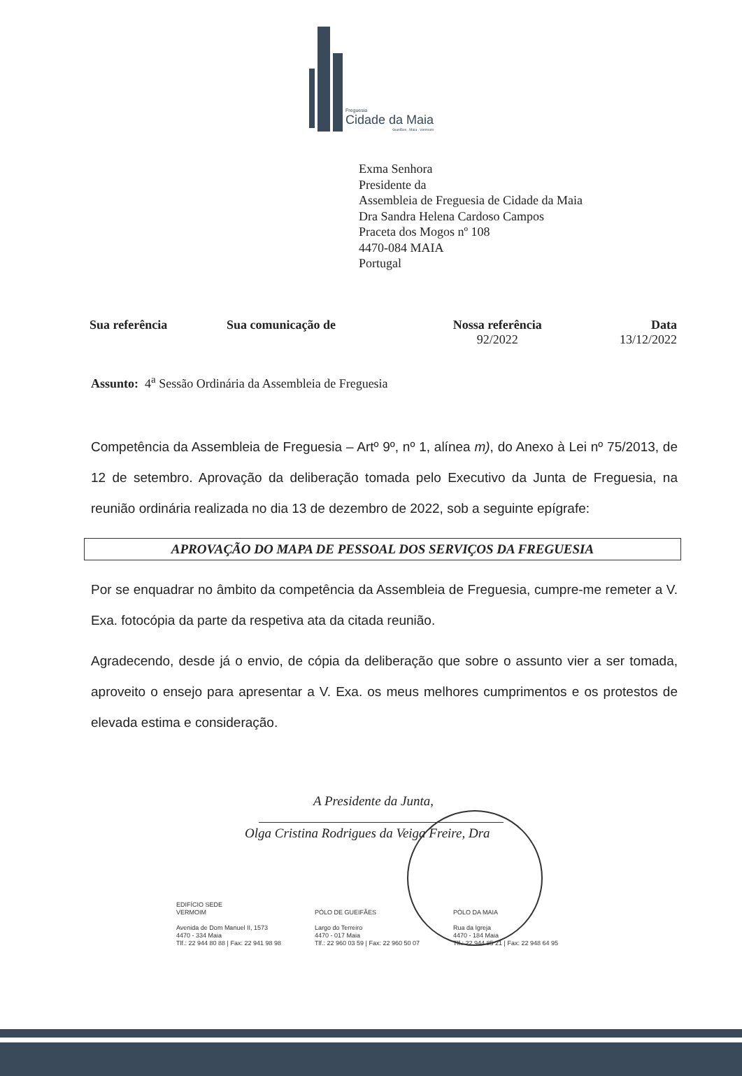Freguesia
Cidade da Maia
Gueifães . Maia . Vermoim
Exma Senhora
Presidente da
Assembleia de Freguesia de Cidade da Maia
Dra Sandra Helena Cardoso Campos
Praceta dos Mogos nº 108
4470-084 MAIA
Portugal
| Sua referência | Sua comunicação de | Nossa referência | Data |
| --- | --- | --- | --- |
| | | 92/2022 | 13/12/2022 |
Assunto: 4<sup>a</sup> Sessão Ordinária da Assembleia de Freguesia
Competência da Assembleia de Freguesia – Artº 9º, nº 1, alínea m), do Anexo à Lei nº 75/2013, de 12 de setembro. Aprovação da deliberação tomada pelo Executivo da Junta de Freguesia, na reunião ordinária realizada no dia 13 de dezembro de 2022, sob a seguinte epígrafe:
APROVAÇÃO DO MAPA DE PESSOAL DOS SERVIÇOS DA FREGUESIA
Por se enquadrar no âmbito da competência da Assembleia de Freguesia, cumpre-me remeter a V. Exa. fotocópia da parte da respetiva ata da citada reunião.
Agradecendo, desde já o envio, de cópia da deliberação que sobre o assunto vier a ser tomada, aproveito o ensejo para apresentar a V. Exa. os meus melhores cumprimentos e os protestos de elevada estima e consideração.
A Presidente da Junta,
Olga Cristina Rodrigues da Veiga Freire, Dra
EDIFÍCIO SEDE
VERMOIM
Avenida de Dom Manuel II, 1573
4470 - 334 Maia
Tlf.: 22 944 80 88 | Fax: 22 941 98 98
PÓLO DE GUEIFÃES
Largo do Terreiro
4470 - 017 Maia
Tlf.: 22 960 03 59 | Fax: 22 960 50 07
PÓLO DA MAIA
Rua da Igreja
4470 - 184 Maia
Tlf.: 22 944 85 21 | Fax: 22 948 64 95